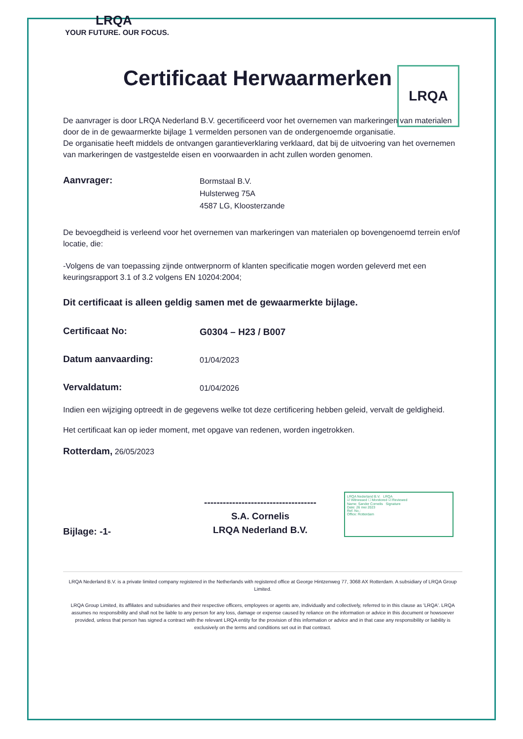LRQA
YOUR FUTURE. OUR FOCUS.
LRQA
Certificaat Herwaarmerken
De aanvrager is door LRQA Nederland B.V. gecertificeerd voor het overnemen van markeringen van materialen door de in de gewaarmerkte bijlage 1 vermelden personen van de ondergenoemde organisatie.
De organisatie heeft middels de ontvangen garantieverklaring verklaard, dat bij de uitvoering van het overnemen van markeringen de vastgestelde eisen en voorwaarden in acht zullen worden genomen.
Aanvrager:
Bormstaal B.V.
Hulsterweg 75A
4587 LG, Kloosterzande
De bevoegdheid is verleend voor het overnemen van markeringen van materialen op bovengenoemd terrein en/of locatie, die:
-Volgens de van toepassing zijnde ontwerpnorm of klanten specificatie mogen worden geleverd met een keuringsrapport 3.1 of 3.2 volgens EN 10204:2004;
Dit certificaat is alleen geldig samen met de gewaarmerkte bijlage.
Certificaat No:
G0304 – H23 / B007
Datum aanvaarding:
01/04/2023
Vervaldatum:
01/04/2026
Indien een wijziging optreedt in de gegevens welke tot deze certificering hebben geleid, vervalt de geldigheid.
Het certificaat kan op ieder moment, met opgave van redenen, worden ingetrokken.
Rotterdam, 26/05/2023
Bijlage: -1-
------------------------------------
S.A. Cornelis
LRQA Nederland B.V.
LRQA Nederland B.V. LRQA
☑ Witnessed ☐ Monitored ☑ Reviewed
Name: Sander Cornelis Signature
Date: 26 mei 2023
Ref. No.:
Office: Rotterdam
LRQA Nederland B.V. is a private limited company registered in the Netherlands with registered office at George Hintzenweg 77, 3068 AX Rotterdam. A subsidiary of LRQA Group Limited.
LRQA Group Limited, its affiliates and subsidiaries and their respective officers, employees or agents are, individually and collectively, referred to in this clause as 'LRQA'. LRQA assumes no responsibility and shall not be liable to any person for any loss, damage or expense caused by reliance on the information or advice in this document or howsoever provided, unless that person has signed a contract with the relevant LRQA entity for the provision of this information or advice and in that case any responsibility or liability is exclusively on the terms and conditions set out in that contract.